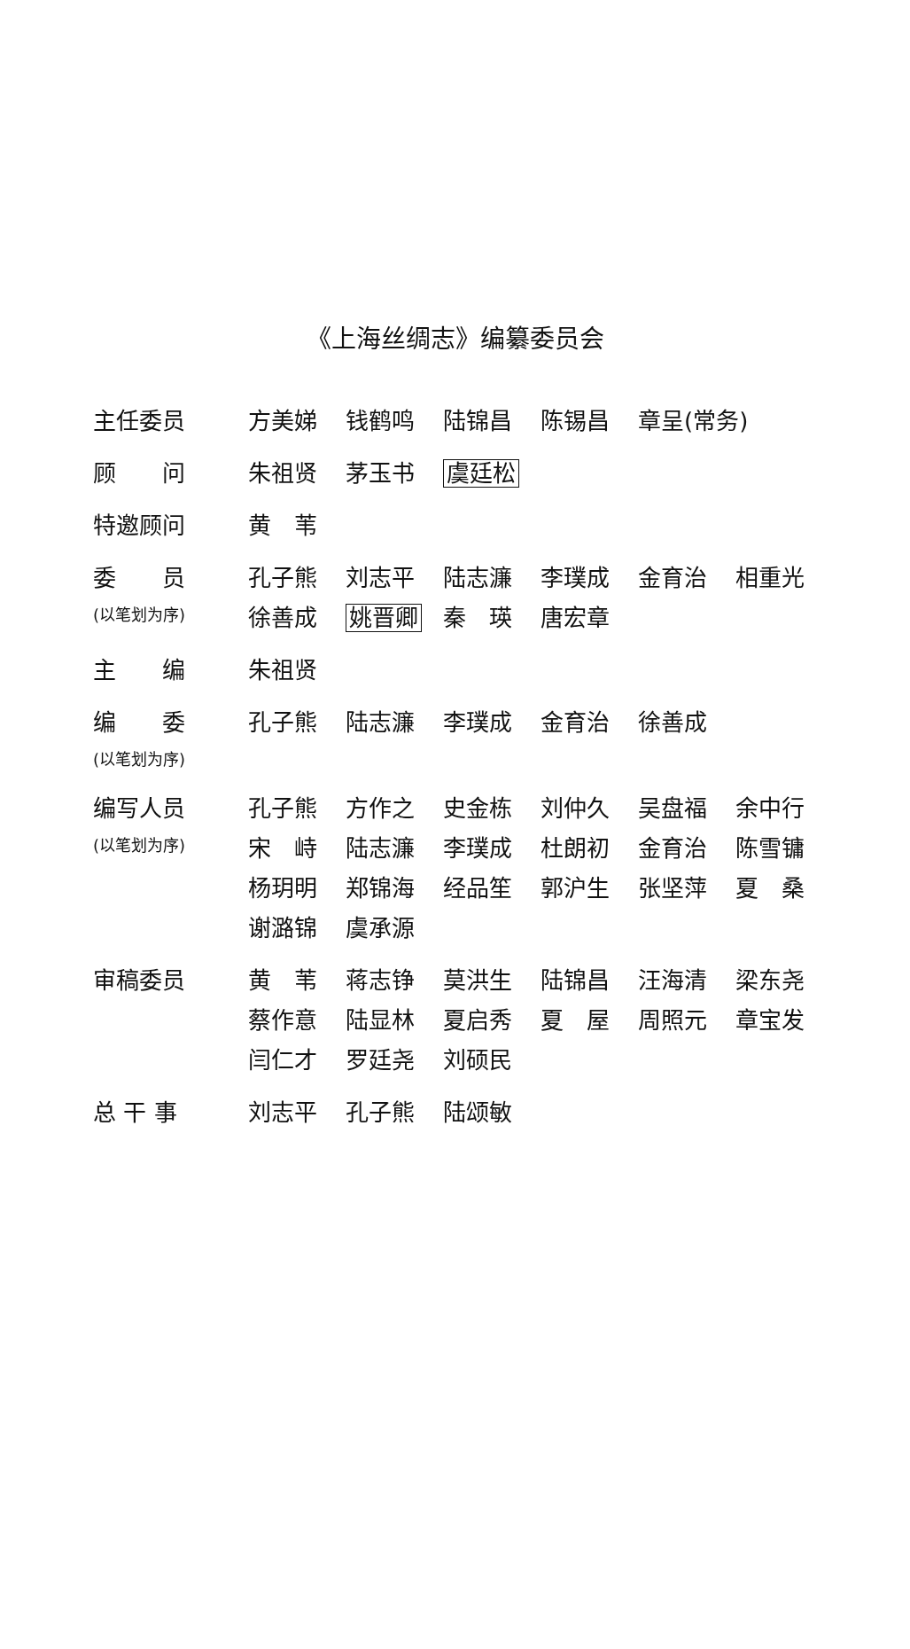《上海丝绸志》编纂委员会
| 主任委员 | 方美娣 | 钱鹤鸣 | 陆锦昌 | 陈锡昌 | 章呈(常务) | |
| 顾 问 | 朱祖贤 | 茅玉书 | 虞廷松 | | | |
| 特邀顾问 | 黄 苇 | | | | | |
| 委 员 | 孔子熊 | 刘志平 | 陆志濂 | 李璞成 | 金育治 | 相重光 |
| (以笔划为序) | 徐善成 | 姚晋卿 | 秦 瑛 | 唐宏章 | | |
| 主 编 | 朱祖贤 | | | | | |
| 编 委 | 孔子熊 | 陆志濂 | 李璞成 | 金育治 | 徐善成 | |
| (以笔划为序) | | | | | | |
| 编写人员 | 孔子熊 | 方作之 | 史金栋 | 刘仲久 | 吴盘福 | 余中行 |
| (以笔划为序) | 宋 峙 | 陆志濂 | 李璞成 | 杜朗初 | 金育治 | 陈雪镛 |
| | 杨玥明 | 郑锦海 | 经品笙 | 郭沪生 | 张坚萍 | 夏 桑 |
| | 谢潞锦 | 虞承源 | | | | |
| 审稿委员 | 黄 苇 | 蒋志铮 | 莫洪生 | 陆锦昌 | 汪海清 | 梁东尧 |
| | 蔡作意 | 陆显林 | 夏启秀 | 夏 屋 | 周照元 | 章宝发 |
| | 闫仁才 | 罗廷尧 | 刘硕民 | | | |
| 总 干 事 | 刘志平 | 孔子熊 | 陆颂敏 | | | |